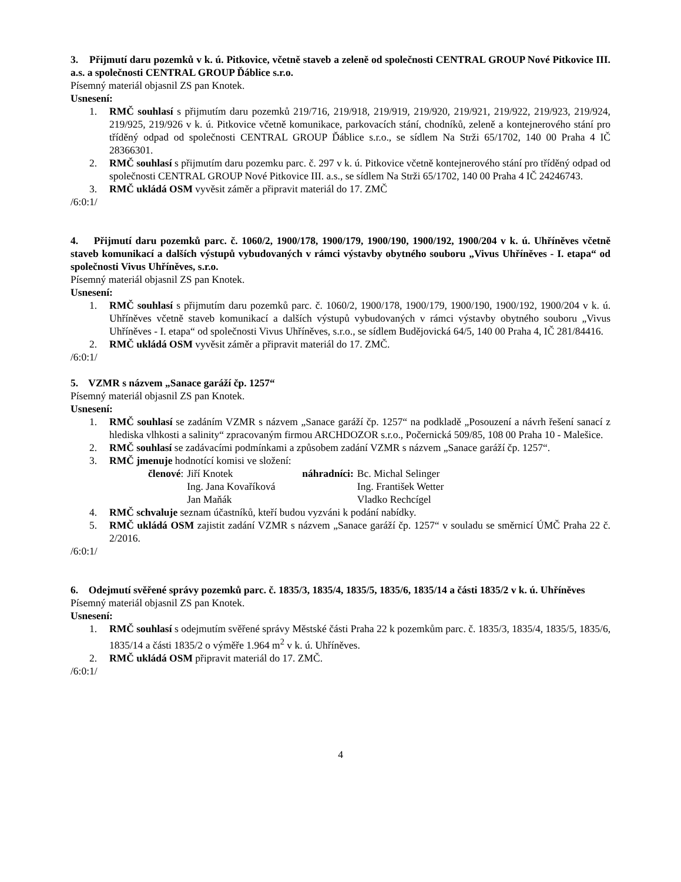3. Přijmutí daru pozemků v k. ú. Pitkovice, včetně staveb a zeleně od společnosti CENTRAL GROUP Nové Pitkovice III. a.s. a společnosti CENTRAL GROUP Ďáblice s.r.o.
Písemný materiál objasnil ZS pan Knotek.
Usnesení:
1. RMČ souhlasí s přijmutím daru pozemků 219/716, 219/918, 219/919, 219/920, 219/921, 219/922, 219/923, 219/924, 219/925, 219/926 v k. ú. Pitkovice včetně komunikace, parkovacích stání, chodníků, zeleně a kontejnerového stání pro tříděný odpad od společnosti CENTRAL GROUP Ďáblice s.r.o., se sídlem Na Strži 65/1702, 140 00 Praha 4 IČ 28366301.
2. RMČ souhlasí s přijmutím daru pozemku parc. č. 297 v k. ú. Pitkovice včetně kontejnerového stání pro tříděný odpad od společnosti CENTRAL GROUP Nové Pitkovice III. a.s., se sídlem Na Strži 65/1702, 140 00 Praha 4 IČ 24246743.
3. RMČ ukládá OSM vyvěsit záměr a připravit materiál do 17. ZMČ
/6:0:1/
4. Přijmutí daru pozemků parc. č. 1060/2, 1900/178, 1900/179, 1900/190, 1900/192, 1900/204 v k. ú. Uhříněves včetně staveb komunikací a dalších výstupů vybudovaných v rámci výstavby obytného souboru „Vivus Uhříněves - I. etapa“ od společnosti Vivus Uhříněves, s.r.o.
Písemný materiál objasnil ZS pan Knotek.
Usnesení:
1. RMČ souhlasí s přijmutím daru pozemků parc. č. 1060/2, 1900/178, 1900/179, 1900/190, 1900/192, 1900/204 v k. ú. Uhříněves včetně staveb komunikací a dalších výstupů vybudovaných v rámci výstavby obytného souboru „Vivus Uhříněves - I. etapa“ od společnosti Vivus Uhříněves, s.r.o., se sídlem Budějovická 64/5, 140 00 Praha 4, IČ 281/84416.
2. RMČ ukládá OSM vyvěsit záměr a připravit materiál do 17. ZMČ.
/6:0:1/
5. VZMR s názvem „Sanace garáží čp. 1257“
Písemný materiál objasnil ZS pan Knotek.
Usnesení:
1. RMČ souhlasí se zadáním VZMR s názvem „Sanace garáží čp. 1257“ na podkladě „Posouzení a návrh řešení sanací z hlediska vlhkosti a salinity“ zpracovaným firmou ARCHDOZOR s.r.o., Počernická 509/85, 108 00 Praha 10 - Malešice.
2. RMČ souhlasí se zadávacími podmínkami a způsobem zadání VZMR s názvem „Sanace garáží čp. 1257“.
3. RMČ jmenuje hodnotící komisi ve složení:
| členové : | Jiří Knotek | náhradníci: | Bc. Michal Selinger |
| | Ing. Jana Kovaříková | | Ing. František Wetter |
| | Jan Maňák | | Vladko Rechcígel |
4. RMČ schvaluje seznam účastníků, kteří budou vyzváni k podání nabídky.
5. RMČ ukládá OSM zajistit zadání VZMR s názvem „Sanace garáží čp. 1257“ v souladu se směrnicí ÚMČ Praha 22 č. 2/2016.
/6:0:1/
6. Odejmutí svěřené správy pozemků parc. č. 1835/3, 1835/4, 1835/5, 1835/6, 1835/14 a části 1835/2 v k. ú. Uhříněves
Písemný materiál objasnil ZS pan Knotek.
Usnesení:
1. RMČ souhlasí s odejmutím svěřené správy Městské části Praha 22 k pozemkům parc. č. 1835/3, 1835/4, 1835/5, 1835/6, 1835/14 a části 1835/2 o výměře 1.964 m<sup>2</sup> v k. ú. Uhříněves.
2. RMČ ukládá OSM připravit materiál do 17. ZMČ.
/6:0:1/
4